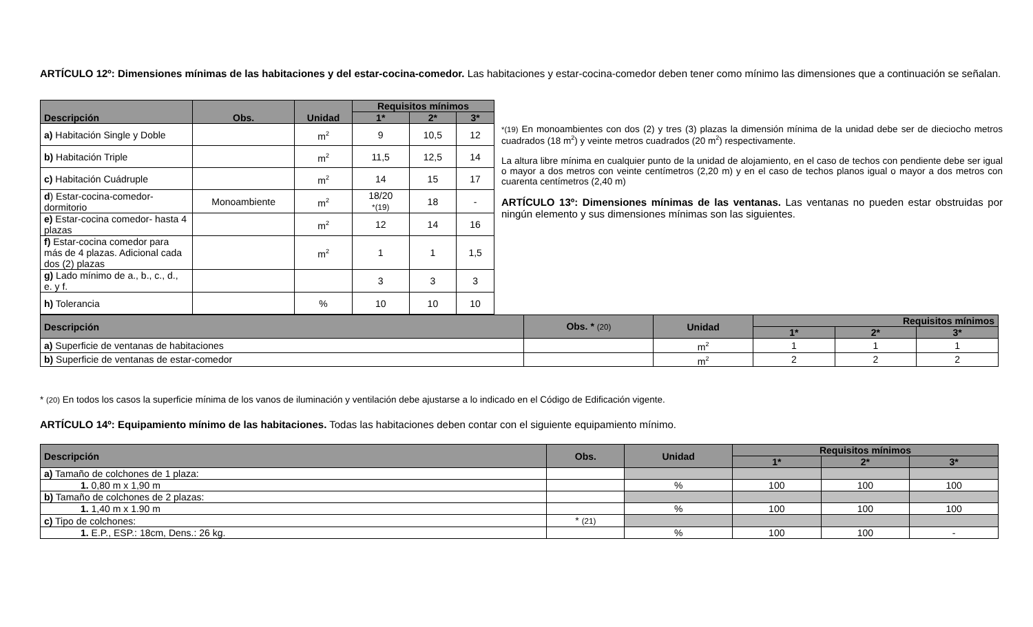ARTÍCULO 12º: Dimensiones mínimas de las habitaciones y del estar-cocina-comedor. Las habitaciones y estar-cocina-comedor deben tener como mínimo las dimensiones que a continuación se señalan.
| Descripción | Obs. | Unidad | Requisitos mínimos | | |
| --- | --- | --- | --- | --- | --- |
| | | | 1* | 2* | 3* |
| a) Habitación Single y Doble | | m<sup>2</sup> | 9 | 10,5 | 12 |
| b) Habitación Triple | | m<sup>2</sup> | 11,5 | 12,5 | 14 |
| c) Habitación Cuádruple | | m<sup>2</sup> | 14 | 15 | 17 |
| d ) Estar-cocina-comedor-dormitorio | Monoambiente | m<sup>2</sup> | 18/20 *(19) | 18 | - |
| e) Estar-cocina comedor- hasta 4 plazas | | m<sup>2</sup> | 12 | 14 | 16 |
| f) Estar-cocina comedor para más de 4 plazas. Adicional cada dos (2) plazas | | m<sup>2</sup> | 1 | 1 | 1,5 |
| g) Lado mínimo de a., b., c., d., e. y f. | | | 3 | 3 | 3 |
| h) Tolerancia | | % | 10 | 10 | 10 |
*(19) En monoambientes con dos (2) y tres (3) plazas la dimensión mínima de la unidad debe ser de dieciocho metros cuadrados (18 m<sup>2</sup>) y veinte metros cuadrados (20 m<sup>2</sup>) respectivamente.
La altura libre mínima en cualquier punto de la unidad de alojamiento, en el caso de techos con pendiente debe ser igual o mayor a dos metros con veinte centímetros (2,20 m) y en el caso de techos planos igual o mayor a dos metros con cuarenta centímetros (2,40 m)
ARTÍCULO 13º: Dimensiones mínimas de las ventanas. Las ventanas no pueden estar obstruidas por ningún elemento y sus dimensiones mínimas son las siguientes.
| Descripción | Obs. * (20) | Unidad | Requisitos mínimos | | |
| --- | --- | --- | --- | --- | --- |
| | | | 1* | 2* | 3* |
| a) Superficie de ventanas de habitaciones | | m<sup>2</sup> | 1 | 1 | 1 |
| b) Superficie de ventanas de estar-comedor | | m<sup>2</sup> | 2 | 2 | 2 |
* (20) En todos los casos la superficie mínima de los vanos de iluminación y ventilación debe ajustarse a lo indicado en el Código de Edificación vigente.
ARTÍCULO 14º: Equipamiento mínimo de las habitaciones. Todas las habitaciones deben contar con el siguiente equipamiento mínimo.
| Descripción | Obs. | Unidad | Requisitos mínimos | | |
| --- | --- | --- | --- | --- | --- |
| | | | 1* | 2* | 3* |
| a) Tamaño de colchones de 1 plaza: | | | | | |
| 1. 0,80 m x 1,90 m | | % | 100 | 100 | 100 |
| b) Tamaño de colchones de 2 plazas: | | | | | |
| 1. 1,40 m x 1.90 m | | % | 100 | 100 | 100 |
| c) Tipo de colchones: | * (21) | | | | |
| 1. E.P., ESP.: 18cm, Dens.: 26 kg. | | % | 100 | 100 | - |